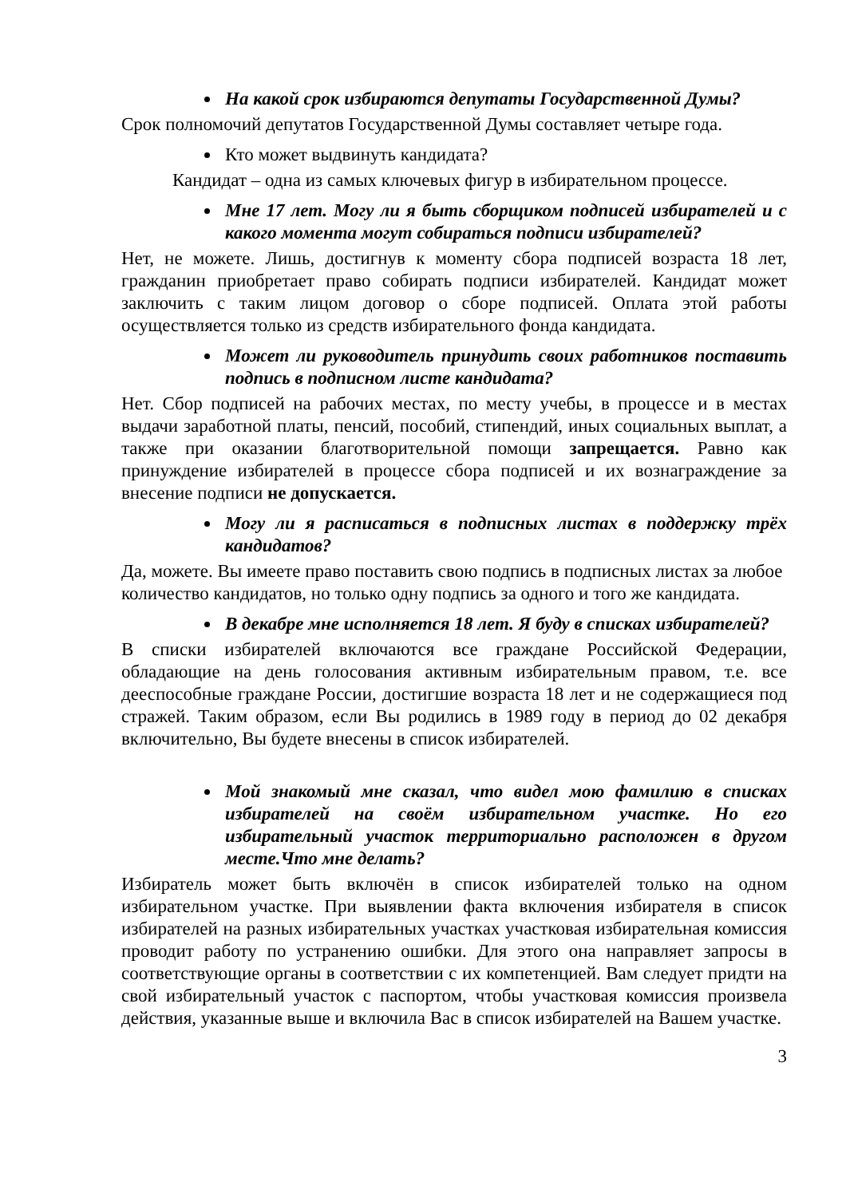На какой срок избираются депутаты Государственной Думы?
Срок полномочий депутатов Государственной Думы составляет четыре года.
Кто может выдвинуть кандидата?
Кандидат – одна из самых ключевых фигур в избирательном процессе.
Мне 17 лет. Могу ли я быть сборщиком подписей избирателей и с какого момента могут собираться подписи избирателей?
Нет, не можете. Лишь, достигнув к моменту сбора подписей возраста 18 лет, гражданин приобретает право собирать подписи избирателей. Кандидат может заключить с таким лицом договор о сборе подписей. Оплата этой работы осуществляется только из средств избирательного фонда кандидата.
Может ли руководитель принудить своих работников поставить подпись в подписном листе кандидата?
Нет. Сбор подписей на рабочих местах, по месту учебы, в процессе и в местах выдачи заработной платы, пенсий, пособий, стипендий, иных социальных выплат, а также при оказании благотворительной помощи запрещается. Равно как принуждение избирателей в процессе сбора подписей и их вознаграждение за внесение подписи не допускается.
Могу ли я расписаться в подписных листах в поддержку трёх кандидатов?
Да, можете. Вы имеете право поставить свою подпись в подписных листах за любое количество кандидатов, но только одну подпись за одного и того же кандидата.
В декабре мне исполняется 18 лет. Я буду в списках избирателей?
В списки избирателей включаются все граждане Российской Федерации, обладающие на день голосования активным избирательным правом, т.е. все дееспособные граждане России, достигшие возраста 18 лет и не содержащиеся под стражей. Таким образом, если Вы родились в 1989 году в период до 02 декабря включительно, Вы будете внесены в список избирателей.
Мой знакомый мне сказал, что видел мою фамилию в списках избирателей на своём избирательном участке. Но его избирательный участок территориально расположен в другом месте.Что мне делать?
Избиратель может быть включён в список избирателей только на одном избирательном участке. При выявлении факта включения избирателя в список избирателей на разных избирательных участках участковая избирательная комиссия проводит работу по устранению ошибки. Для этого она направляет запросы в соответствующие органы в соответствии с их компетенцией. Вам следует придти на свой избирательный участок с паспортом, чтобы участковая комиссия произвела действия, указанные выше и включила Вас в список избирателей на Вашем участке.
3